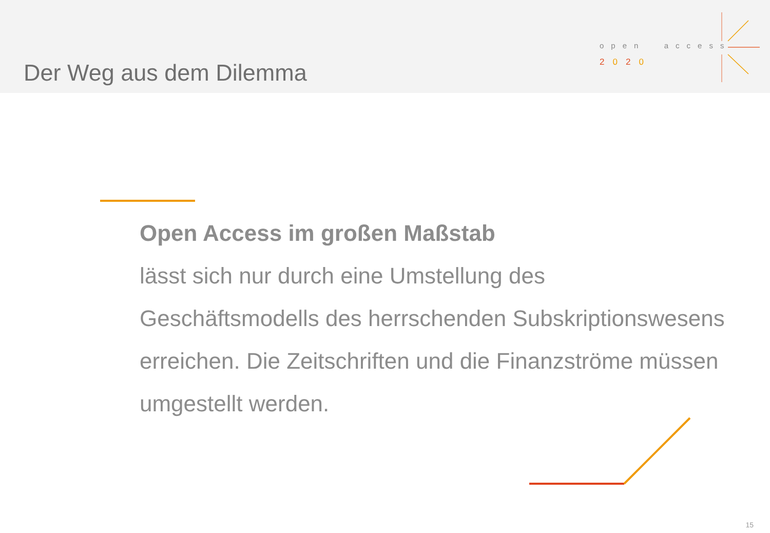Der Weg aus dem Dilemma
open access
2020
Open Access im großen Maßstab
lässt sich nur durch eine Umstellung des Geschäftsmodells des herrschenden Subskriptionswesens erreichen. Die Zeitschriften und die Finanzströme müssen umgestellt werden.
15